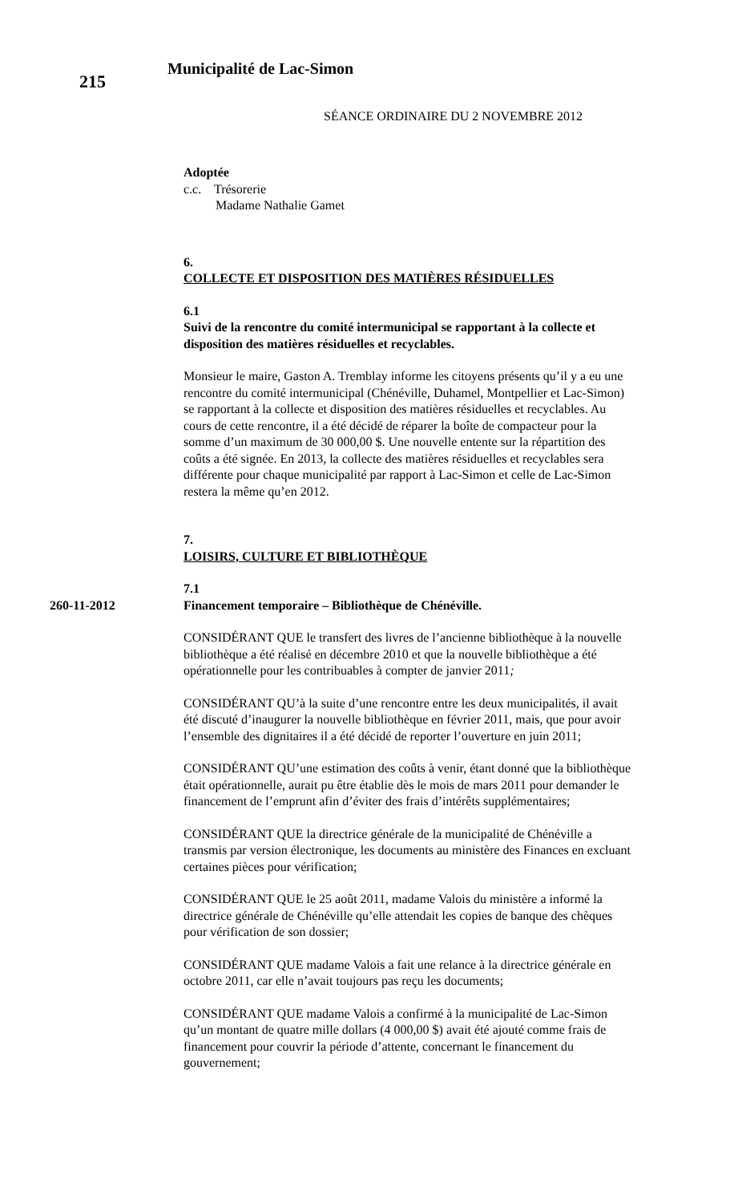215
Municipalité de Lac-Simon
SÉANCE ORDINAIRE DU 2 NOVEMBRE 2012
Adoptée
c.c. Trésorerie
Madame Nathalie Gamet
6.
COLLECTE ET DISPOSITION DES MATIÈRES RÉSIDUELLES
6.1
Suivi de la rencontre du comité intermunicipal se rapportant à la collecte et disposition des matières résiduelles et recyclables.
Monsieur le maire, Gaston A. Tremblay informe les citoyens présents qu’il y a eu une rencontre du comité intermunicipal (Chénéville, Duhamel, Montpellier et Lac-Simon) se rapportant à la collecte et disposition des matières résiduelles et recyclables. Au cours de cette rencontre, il a été décidé de réparer la boîte de compacteur pour la somme d’un maximum de 30 000,00 $. Une nouvelle entente sur la répartition des coûts a été signée. En 2013, la collecte des matières résiduelles et recyclables sera différente pour chaque municipalité par rapport à Lac-Simon et celle de Lac-Simon restera la même qu’en 2012.
7.
LOISIRS, CULTURE ET BIBLIOTHÈQUE
7.1
260-11-2012 Financement temporaire – Bibliothèque de Chénéville.
CONSIDÉRANT QUE le transfert des livres de l’ancienne bibliothèque à la nouvelle bibliothèque a été réalisé en décembre 2010 et que la nouvelle bibliothèque a été opérationnelle pour les contribuables à compter de janvier 2011;
CONSIDÉRANT QU’à la suite d’une rencontre entre les deux municipalités, il avait été discuté d’inaugurer la nouvelle bibliothèque en février 2011, mais, que pour avoir l’ensemble des dignitaires il a été décidé de reporter l’ouverture en juin 2011;
CONSIDÉRANT QU’une estimation des coûts à venir, étant donné que la bibliothèque était opérationnelle, aurait pu être établie dès le mois de mars 2011 pour demander le financement de l’emprunt afin d’éviter des frais d’intérêts supplémentaires;
CONSIDÉRANT QUE la directrice générale de la municipalité de Chénéville a transmis par version électronique, les documents au ministère des Finances en excluant certaines pièces pour vérification;
CONSIDÉRANT QUE le 25 août 2011, madame Valois du ministère a informé la directrice générale de Chénéville qu’elle attendait les copies de banque des chèques pour vérification de son dossier;
CONSIDÉRANT QUE madame Valois a fait une relance à la directrice générale en octobre 2011, car elle n’avait toujours pas reçu les documents;
CONSIDÉRANT QUE madame Valois a confirmé à la municipalité de Lac-Simon qu’un montant de quatre mille dollars (4 000,00 $) avait été ajouté comme frais de financement pour couvrir la période d’attente, concernant le financement du gouvernement;